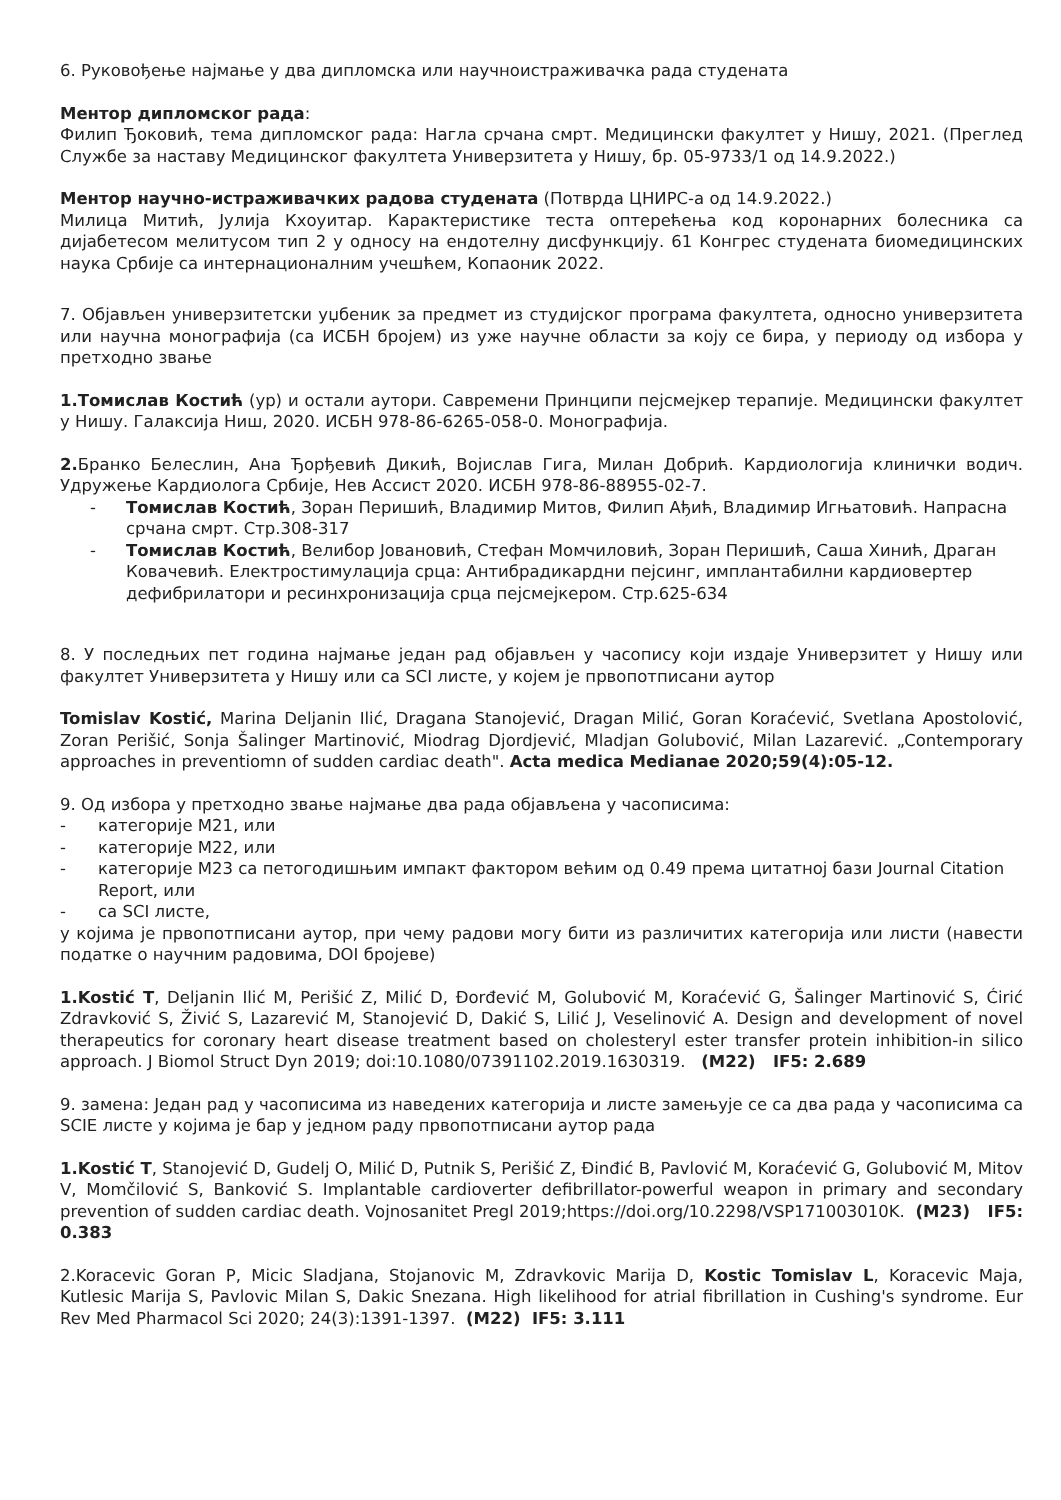6. Руковођење најмање у два дипломска или научноистраживачка рада студената
Ментор дипломског рада:
Филип Ђоковић, тема дипломског рада: Нагла срчана смрт. Медицински факултет у Нишу, 2021. (Преглед Службе за наставу Медицинског факултета Универзитета у Нишу, бр. 05-9733/1 од 14.9.2022.)
Ментор научно-истраживачких радова студената (Потврда ЦНИРС-а од 14.9.2022.)
Милица Митић, Јулија Кхоуитар. Карактеристике теста оптерећења код коронарних болесника са дијабетесом мелитусом тип 2 у односу на ендотелну дисфункцију. 61 Конгрес студената биомедицинских наука Србије са интернационалним учешћем, Копаоник 2022.
7. Објављен универзитетски уџбеник за предмет из студијског програма факултета, односно универзитета или научна монографија (са ИСБН бројем) из уже научне области за коју се бира, у периоду од избора у претходно звање
1.Томислав Костић (ур) и остали аутори. Савремени Принципи пејсмејкер терапије. Медицински факултет у Нишу. Галаксија Ниш, 2020. ИСБН 978-86-6265-058-0. Монографија.
2. Бранко Белеслин, Ана Ђорђевић Дикић, Војислав Гига, Милан Добрић. Кардиологија клинички водич. Удружење Кардиолога Србије, Нев Ассист 2020. ИСБН 978-86-88955-02-7.
- Томислав Костић, Зоран Перишић, Владимир Митов, Филип Ађић, Владимир Игњатовић. Напрасна срчана смрт. Стр.308-317
- Томислав Костић, Велибор Јовановић, Стефан Момчиловић, Зоран Перишић, Саша Хинић, Драган Ковачевић. Електростимулација срца: Антибрадикардни пејсинг, имплантабилни кардиовертер дефибрилатори и ресинхронизација срца пејсмејкером. Стр.625-634
8. У последњих пет година најмање један рад објављен у часопису који издаје Универзитет у Нишу или факултет Универзитета у Нишу или са SCI листе, у којем је првопотписани аутор
Tomislav Kostić, Marina Deljanin Ilić, Dragana Stanojević, Dragan Milić, Goran Koraćević, Svetlana Apostolović, Zoran Perišić, Sonja Šalinger Martinović, Miodrag Djordjević, Mladjan Golubović, Milan Lazarević. „Contemporary approaches in preventiomn of sudden cardiac death". Acta medica Medianae 2020;59(4):05-12.
9. Од избора у претходно звање најмање два рада објављена у часописима:
- категорије М21, или
- категорије М22, или
- категорије М23 са петогодишњим импакт фактором већим од 0.49 према цитатној бази Journal Citation Report, или
- са SCI листе,
у којима је првопотписани аутор, при чему радови могу бити из различитих категорија или листи (навести податке о научним радовима, DOI бројеве)
1.Kostić T, Deljanin Ilić M, Perišić Z, Milić D, Đorđević M, Golubović M, Koraćević G, Šalinger Martinović S, Ćirić Zdravković S, Živić S, Lazarević M, Stanojević D, Dakić S, Lilić J, Veselinović A. Design and development of novel therapeutics for coronary heart disease treatment based on cholesteryl ester transfer protein inhibition-in silico approach. J Biomol Struct Dyn 2019; doi:10.1080/07391102.2019.1630319. (M22) IF5: 2.689
9. замена: Један рад у часописима из наведених категорија и листе замењује се са два рада у часописима са SCIE листе у којима је бар у једном раду првопотписани аутор рада
1.Kostić T, Stanojević D, Gudelj O, Milić D, Putnik S, Perišić Z, Đinđić B, Pavlović M, Koraćević G, Golubović M, Mitov V, Momčilović S, Banković S. Implantable cardioverter defibrillator-powerful weapon in primary and secondary prevention of sudden cardiac death. Vojnosanitet Pregl 2019;https://doi.org/10.2298/VSP171003010K. (M23) IF5: 0.383
2.Koracevic Goran P, Micic Sladjana, Stojanovic M, Zdravkovic Marija D, Kostic Tomislav L, Koracevic Maja, Kutlesic Marija S, Pavlovic Milan S, Dakic Snezana. High likelihood for atrial fibrillation in Cushing's syndrome. Eur Rev Med Pharmacol Sci 2020; 24(3):1391-1397. (M22) IF5: 3.111